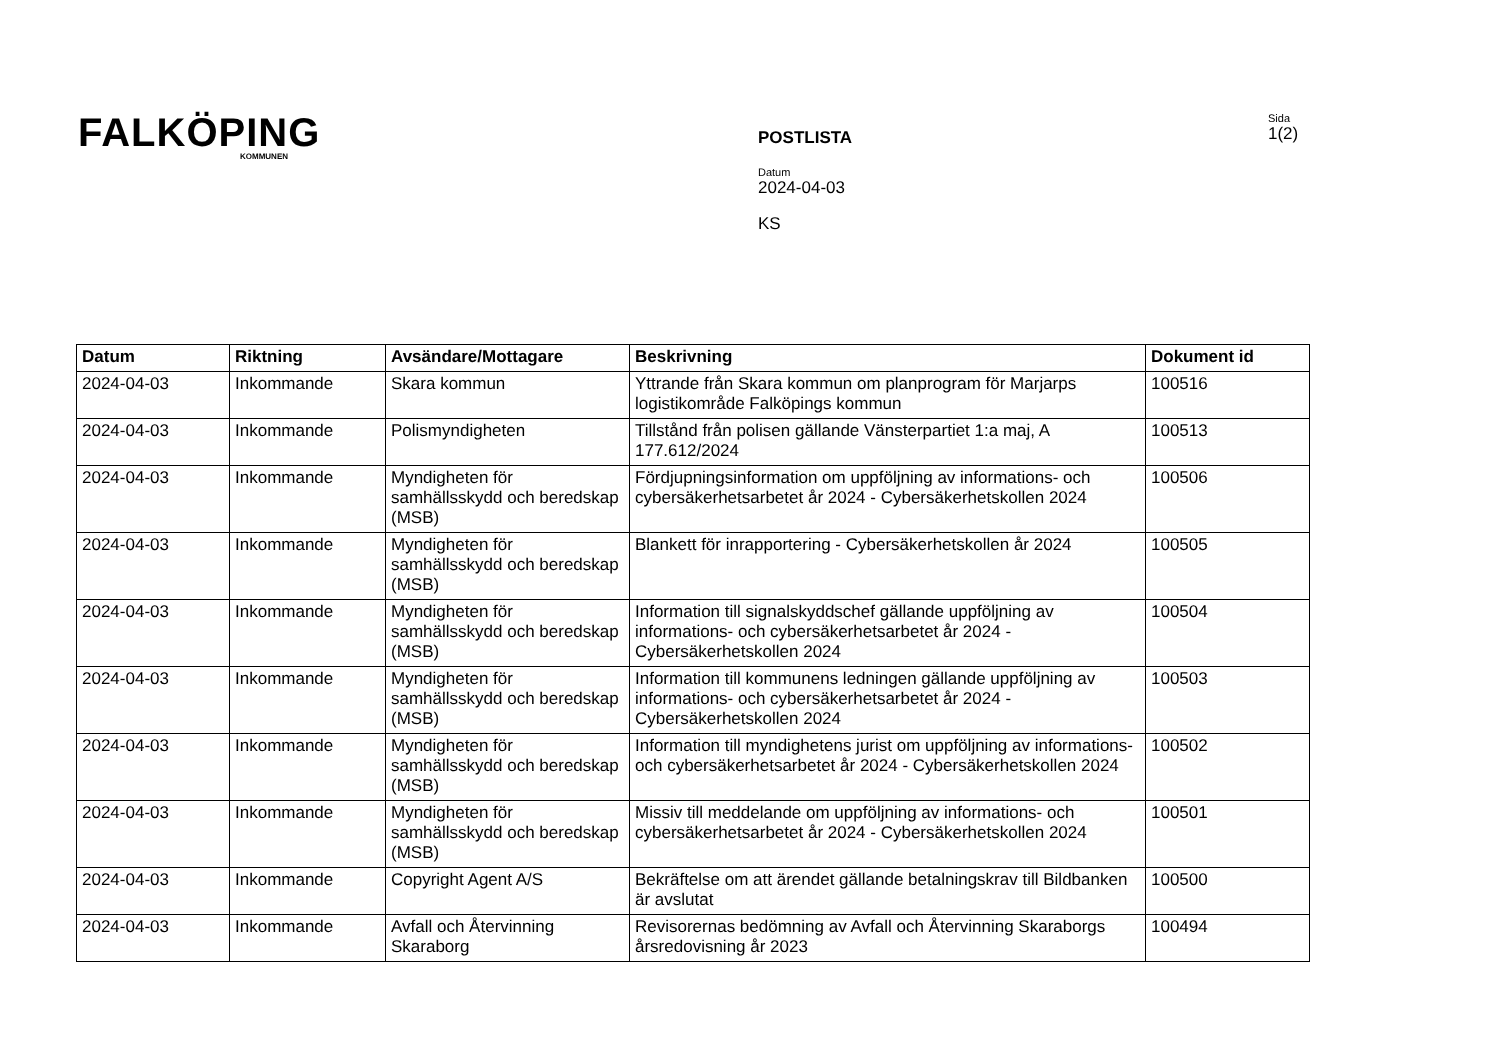FALKÖPING
KOMMUNEN
POSTLISTA
Datum
2024-04-03
KS
Sida
1(2)
| Datum | Riktning | Avsändare/Mottagare | Beskrivning | Dokument id |
| --- | --- | --- | --- | --- |
| 2024-04-03 | Inkommande | Skara kommun | Yttrande från Skara kommun om planprogram för Marjarps logistikområde Falköpings kommun | 100516 |
| 2024-04-03 | Inkommande | Polismyndigheten | Tillstånd från polisen gällande Vänsterpartiet 1:a maj, A 177.612/2024 | 100513 |
| 2024-04-03 | Inkommande | Myndigheten för samhällsskydd och beredskap (MSB) | Fördjupningsinformation om uppföljning av informations- och cybersäkerhetsarbetet år 2024 - Cybersäkerhetskollen 2024 | 100506 |
| 2024-04-03 | Inkommande | Myndigheten för samhällsskydd och beredskap (MSB) | Blankett för inrapportering - Cybersäkerhetskollen år 2024 | 100505 |
| 2024-04-03 | Inkommande | Myndigheten för samhällsskydd och beredskap (MSB) | Information till signalskyddschef gällande uppföljning av informations- och cybersäkerhetsarbetet år 2024 - Cybersäkerhetskollen 2024 | 100504 |
| 2024-04-03 | Inkommande | Myndigheten för samhällsskydd och beredskap (MSB) | Information till kommunens ledningen gällande uppföljning av informations- och cybersäkerhetsarbetet år 2024 - Cybersäkerhetskollen 2024 | 100503 |
| 2024-04-03 | Inkommande | Myndigheten för samhällsskydd och beredskap (MSB) | Information till myndighetens jurist om uppföljning av informations- och cybersäkerhetsarbetet år 2024 - Cybersäkerhetskollen 2024 | 100502 |
| 2024-04-03 | Inkommande | Myndigheten för samhällsskydd och beredskap (MSB) | Missiv till meddelande om uppföljning av informations- och cybersäkerhetsarbetet år 2024 - Cybersäkerhetskollen 2024 | 100501 |
| 2024-04-03 | Inkommande | Copyright Agent A/S | Bekräftelse om att ärendet gällande betalningskrav till Bildbanken är avslutat | 100500 |
| 2024-04-03 | Inkommande | Avfall och Återvinning Skaraborg | Revisorernas bedömning av Avfall och Återvinning Skaraborgs årsredovisning år 2023 | 100494 |